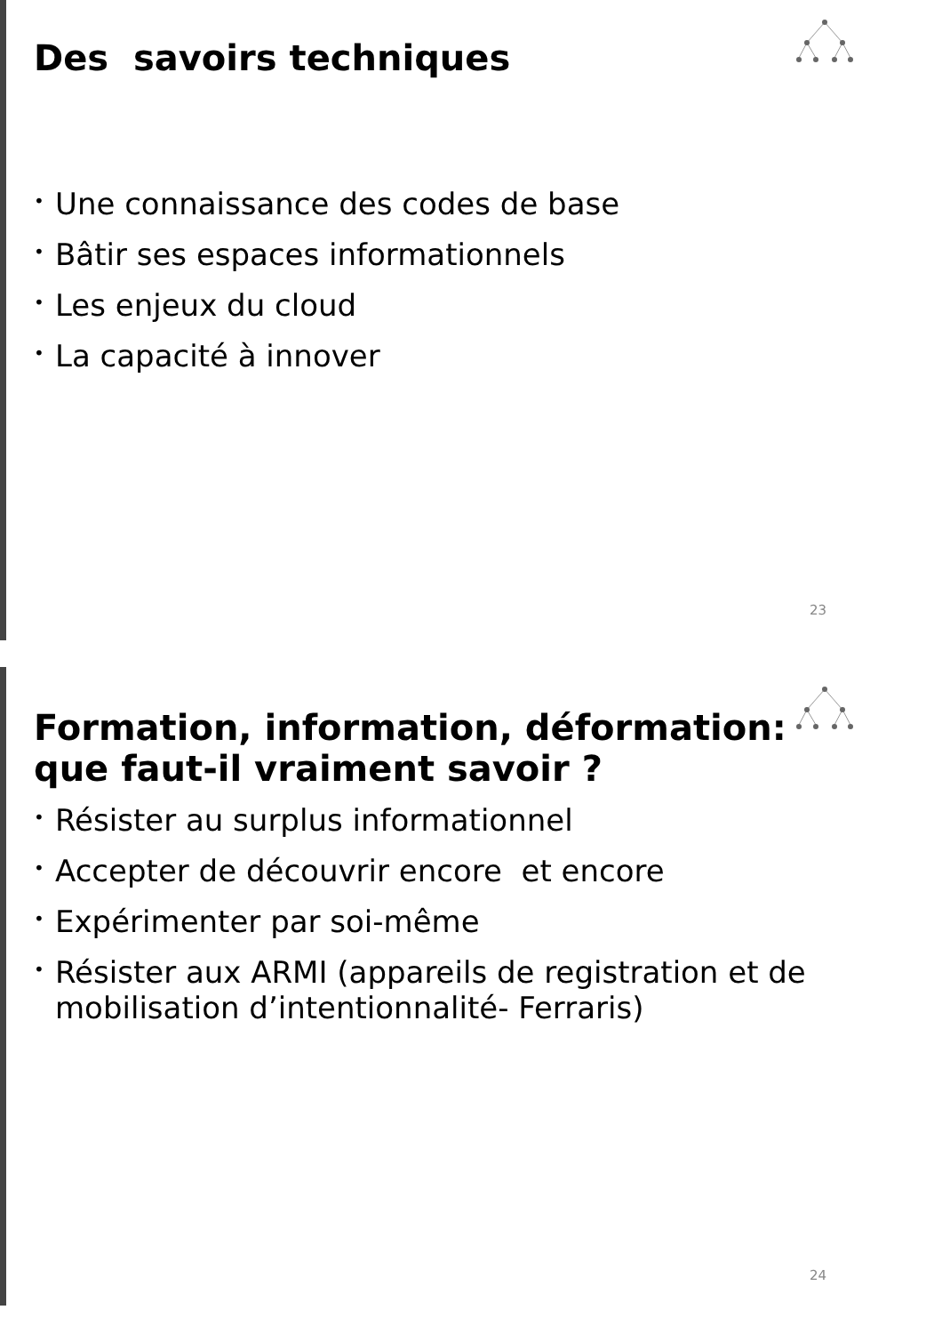Des savoirs techniques
• Une connaissance des codes de base
• Bâtir ses espaces informationnels
• Les enjeux du cloud
• La capacité à innover
23
Formation, information, déformation: que faut-il vraiment savoir ?
• Résister au surplus informationnel
• Accepter de découvrir encore et encore
• Expérimenter par soi-même
• Résister aux ARMI (appareils de registration et de mobilisation d’intentionnalité- Ferraris)
24